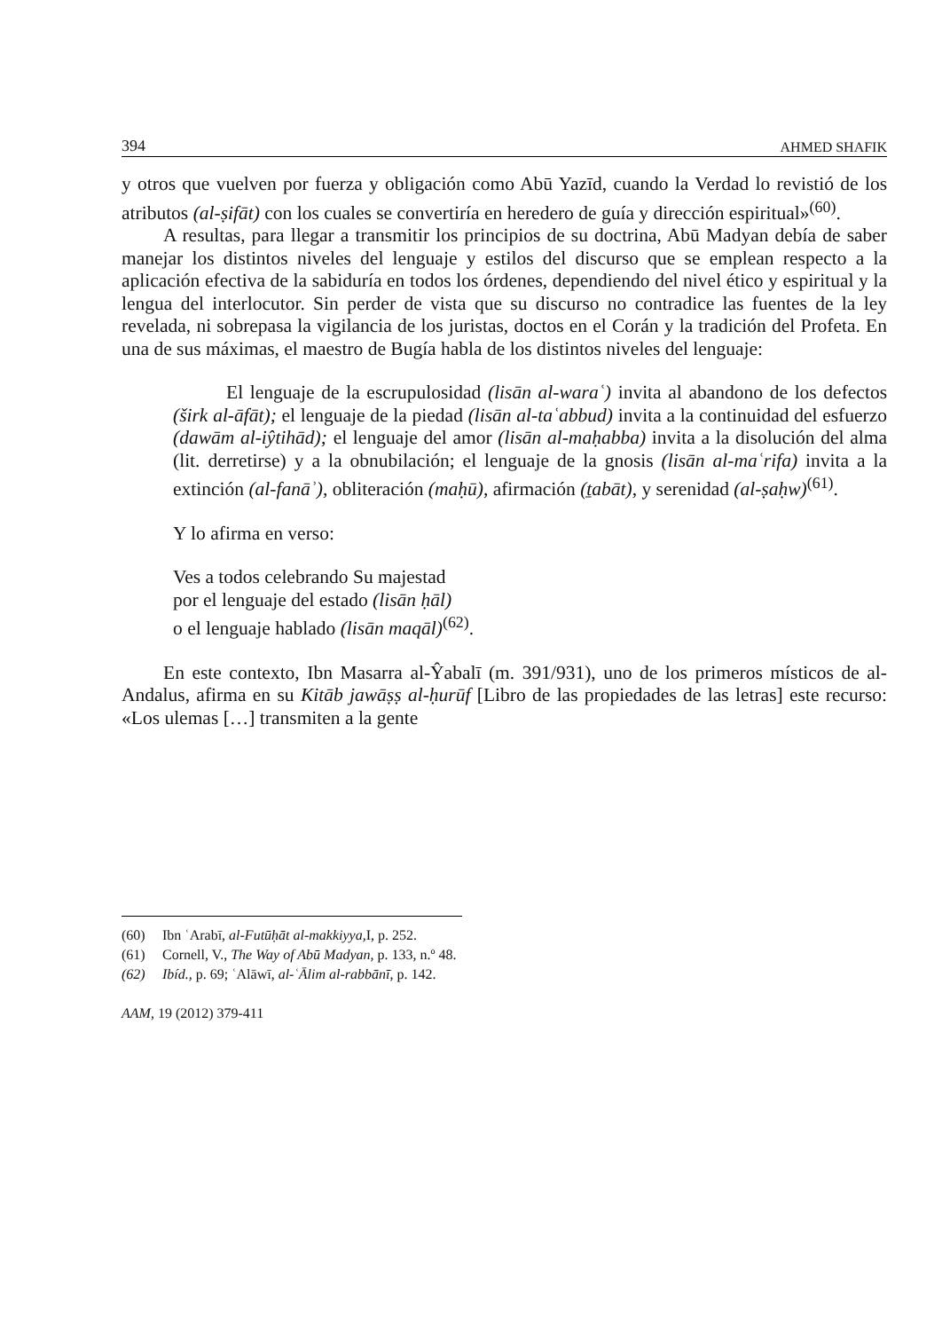394 AHMED SHAFIK
y otros que vuelven por fuerza y obligación como Abū Yazīd, cuando la Verdad lo revistió de los atributos (al-ṣifāt) con los cuales se convertiría en heredero de guía y dirección espiritual»<sup>(60)</sup>.
A resultas, para llegar a transmitir los principios de su doctrina, Abū Madyan debía de saber manejar los distintos niveles del lenguaje y estilos del discurso que se emplean respecto a la aplicación efectiva de la sabiduría en todos los órdenes, dependiendo del nivel ético y espiritual y la lengua del interlocutor. Sin perder de vista que su discurso no contradice las fuentes de la ley revelada, ni sobrepasa la vigilancia de los juristas, doctos en el Corán y la tradición del Profeta. En una de sus máximas, el maestro de Bugía habla de los distintos niveles del lenguaje:
El lenguaje de la escrupulosidad (lisān al-waraʿ) invita al abandono de los defectos (širk al-āfāt); el lenguaje de la piedad (lisān al-taʿabbud) invita a la continuidad del esfuerzo (dawām al-iŷtihād); el lenguaje del amor (lisān al-maḥabba) invita a la disolución del alma (lit. derretirse) y a la obnubilación; el lenguaje de la gnosis (lisān al-maʿrifa) invita a la extinción (al-fanāʾ), obliteración (maḥū), afirmación (ṯabāt), y serenidad (al-ṣaḥw)<sup>(61)</sup>.
Y lo afirma en verso:
Ves a todos celebrando Su majestad
por el lenguaje del estado (lisān ḥāl)
o el lenguaje hablado (lisān maqāl)<sup>(62)</sup>.
En este contexto, Ibn Masarra al-Ŷabalī (m. 391/931), uno de los primeros místicos de al-Andalus, afirma en su Kitāb jawāṣṣ al-ḥurūf [Libro de las propiedades de las letras] este recurso: «Los ulemas […] transmiten a la gente
(60) Ibn ʿArabī, al-Futūḥāt al-makkiyya, I, p. 252.
(61) Cornell, V., The Way of Abū Madyan, p. 133, n.º 48.
(62) Ibíd., p. 69; ʿAlāwī, al-ʿĀlim al-rabbānī, p. 142.
AAM, 19 (2012) 379-411